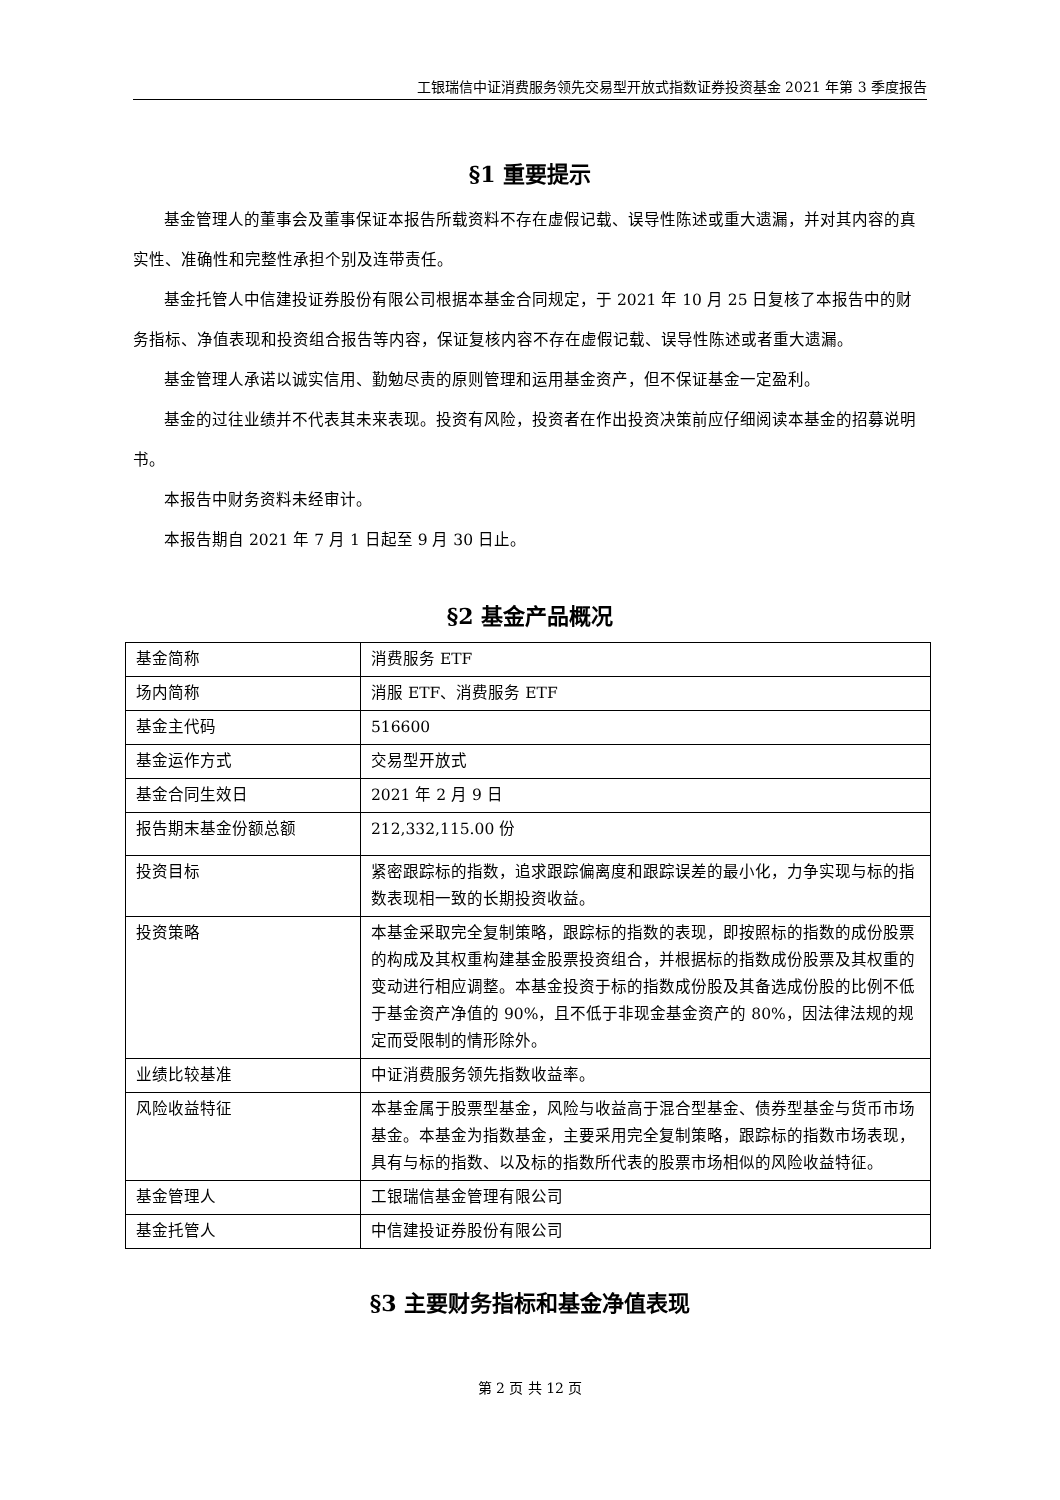工银瑞信中证消费服务领先交易型开放式指数证券投资基金 2021 年第 3 季度报告
§1 重要提示
基金管理人的董事会及董事保证本报告所载资料不存在虚假记载、误导性陈述或重大遗漏，并对其内容的真实性、准确性和完整性承担个别及连带责任。
基金托管人中信建投证券股份有限公司根据本基金合同规定，于 2021 年 10 月 25 日复核了本报告中的财务指标、净值表现和投资组合报告等内容，保证复核内容不存在虚假记载、误导性陈述或者重大遗漏。
基金管理人承诺以诚实信用、勤勉尽责的原则管理和运用基金资产，但不保证基金一定盈利。
基金的过往业绩并不代表其未来表现。投资有风险，投资者在作出投资决策前应仔细阅读本基金的招募说明书。
本报告中财务资料未经审计。
本报告期自 2021 年 7 月 1 日起至 9 月 30 日止。
§2 基金产品概况
| 基金简称 | 消费服务 ETF |
| 场内简称 | 消服 ETF、消费服务 ETF |
| 基金主代码 | 516600 |
| 基金运作方式 | 交易型开放式 |
| 基金合同生效日 | 2021 年 2 月 9 日 |
| 报告期末基金份额总额 | 212,332,115.00 份 |
| 投资目标 | 紧密跟踪标的指数，追求跟踪偏离度和跟踪误差的最小化，力争实现与标的指数表现相一致的长期投资收益。 |
| 投资策略 | 本基金采取完全复制策略，跟踪标的指数的表现，即按照标的指数的成份股票的构成及其权重构建基金股票投资组合，并根据标的指数成份股票及其权重的变动进行相应调整。本基金投资于标的指数成份股及其备选成份股的比例不低于基金资产净值的 90%，且不低于非现金基金资产的 80%，因法律法规的规定而受限制的情形除外。 |
| 业绩比较基准 | 中证消费服务领先指数收益率。 |
| 风险收益特征 | 本基金属于股票型基金，风险与收益高于混合型基金、债券型基金与货币市场基金。本基金为指数基金，主要采用完全复制策略，跟踪标的指数市场表现，具有与标的指数、以及标的指数所代表的股票市场相似的风险收益特征。 |
| 基金管理人 | 工银瑞信基金管理有限公司 |
| 基金托管人 | 中信建投证券股份有限公司 |
§3 主要财务指标和基金净值表现
第 2 页 共 12 页